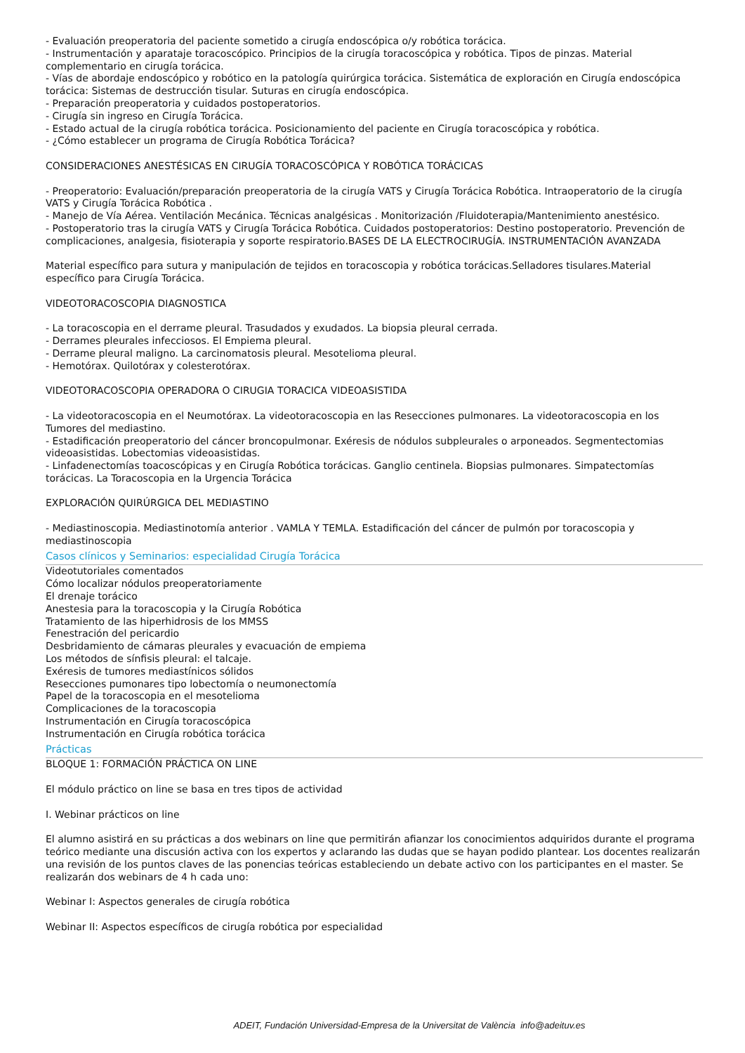- Evaluación preoperatoria del paciente sometido a cirugía endoscópica o/y robótica torácica.
- Instrumentación y aparataje toracoscópico. Principios de la cirugía toracoscópica y robótica. Tipos de pinzas. Material complementario en cirugía torácica.
- Vías de abordaje endoscópico y robótico en la patología quirúrgica torácica. Sistemática de exploración en Cirugía endoscópica torácica: Sistemas de destrucción tisular. Suturas en cirugía endoscópica.
- Preparación preoperatoria y cuidados postoperatorios.
- Cirugía sin ingreso en Cirugía Torácica.
- Estado actual de la cirugía robótica torácica. Posicionamiento del paciente en Cirugía toracoscópica y robótica.
- ¿Cómo establecer un programa de Cirugía Robótica Torácica?
CONSIDERACIONES ANESTÉSICAS EN CIRUGÍA TORACOSCÓPICA Y ROBÓTICA TORÁCICAS
- Preoperatorio: Evaluación/preparación preoperatoria de la cirugía VATS y Cirugía Torácica Robótica. Intraoperatorio de la cirugía VATS y Cirugía Torácica Robótica .
- Manejo de Vía Aérea. Ventilación Mecánica. Técnicas analgésicas . Monitorización /Fluidoterapia/Mantenimiento anestésico.
- Postoperatorio tras la cirugía VATS y Cirugía Torácica Robótica. Cuidados postoperatorios: Destino postoperatorio. Prevención de complicaciones, analgesia, fisioterapia y soporte respiratorio.BASES DE LA ELECTROCIRUGÍA. INSTRUMENTACIÓN AVANZADA
Material específico para sutura y manipulación de tejidos en toracoscopia y robótica torácicas.Selladores tisulares.Material específico para Cirugía Torácica.
VIDEOTORACOSCOPIA DIAGNOSTICA
- La toracoscopia en el derrame pleural. Trasudados y exudados. La biopsia pleural cerrada.
- Derrames pleurales infecciosos. El Empiema pleural.
- Derrame pleural maligno. La carcinomatosis pleural. Mesotelioma pleural.
- Hemotórax. Quilotórax y colesterotórax.
VIDEOTORACOSCOPIA OPERADORA O CIRUGIA TORACICA VIDEOASISTIDA
- La videotoracoscopia en el Neumotórax. La videotoracoscopia en las Resecciones pulmonares. La videotoracoscopia en los Tumores del mediastino.
- Estadificación preoperatorio del cáncer broncopulmonar. Exéresis de nódulos subpleurales o arponeados. Segmentectomias videoasistidas. Lobectomias videoasistidas.
- Linfadenectomías toacoscópicas y en Cirugía Robótica torácicas. Ganglio centinela. Biopsias pulmonares. Simpatectomías torácicas. La Toracoscopia en la Urgencia Torácica
EXPLORACIÓN QUIRÚRGICA DEL MEDIASTINO
- Mediastinoscopia. Mediastinotomía anterior . VAMLA Y TEMLA. Estadificación del cáncer de pulmón por toracoscopia y mediastinoscopia
Casos clínicos y Seminarios: especialidad Cirugía Torácica
Videotutoriales comentados
Cómo localizar nódulos preoperatoriamente
El drenaje torácico
Anestesia para la toracoscopia y la Cirugía Robótica
Tratamiento de las hiperhidrosis de los MMSS
Fenestración del pericardio
Desbridamiento de cámaras pleurales y evacuación de empiema
Los métodos de sínfisis pleural: el talcaje.
Exéresis de tumores mediastínicos sólidos
Resecciones pumonares tipo lobectomía o neumonectomía
Papel de la toracoscopia en el mesotelioma
Complicaciones de la toracoscopia
Instrumentación en Cirugía toracoscópica
Instrumentación en Cirugía robótica torácica
Prácticas
BLOQUE 1: FORMACIÓN PRÁCTICA ON LINE
El módulo práctico on line se basa en tres tipos de actividad
I. Webinar prácticos on line
El alumno asistirá en su prácticas a dos webinars on line que permitirán afianzar los conocimientos adquiridos durante el programa teórico mediante una discusión activa con los expertos y aclarando las dudas que se hayan podido plantear. Los docentes realizarán una revisión de los puntos claves de las ponencias teóricas estableciendo un debate activo con los participantes en el master. Se realizarán dos webinars de 4 h cada uno:
Webinar I: Aspectos generales de cirugía robótica
Webinar II: Aspectos específicos de cirugía robótica por especialidad
ADEIT, Fundación Universidad-Empresa de la Universitat de València info@adeituv.es